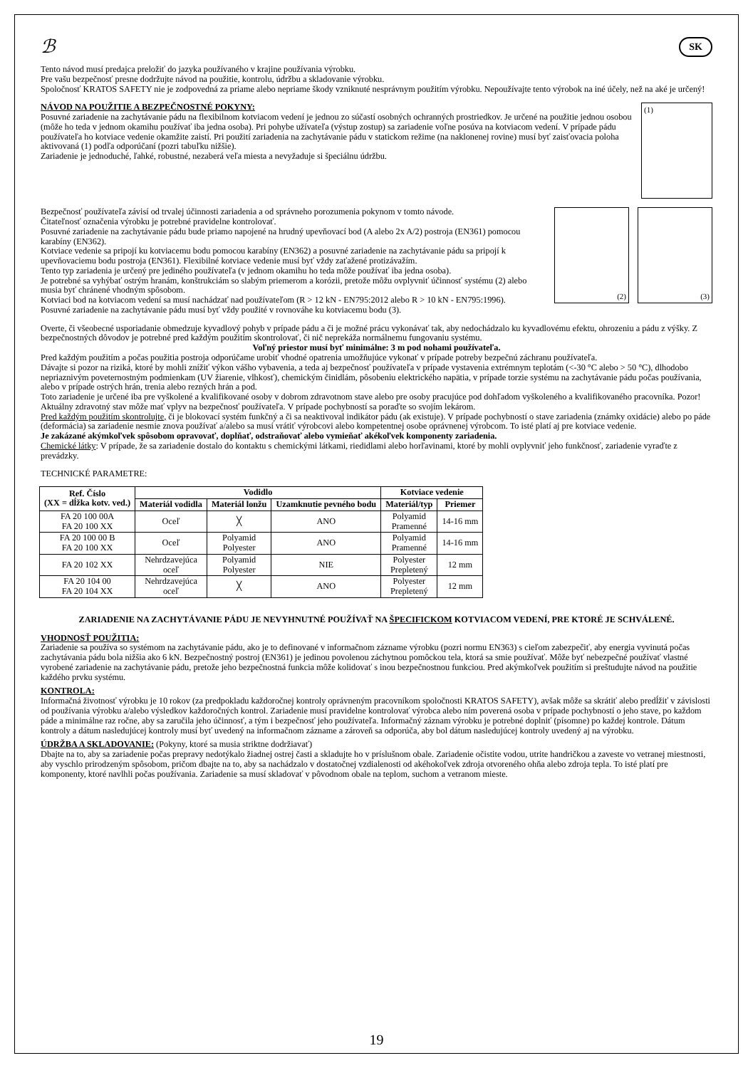ℬ SK
Tento návod musí predajca preložiť do jazyka používaného v krajine používania výrobku.
Pre vašu bezpečnosť presne dodržujte návod na použitie, kontrolu, údržbu a skladovanie výrobku.
Spoločnosť KRATOS SAFETY nie je zodpovedná za priame alebo nepriame škody vzniknuté nesprávnym použitím výrobku. Nepoužívajte tento výrobok na iné účely, než na aké je určený!
NÁVOD NA POUŽITIE A BEZPEČNOSTNÉ POKYNY:
Posuvné zariadenie na zachytávanie pádu na flexibilnom kotviacom vedení je jednou zo súčastí osobných ochranných prostriedkov. Je určené na použitie jednou osobou (môže ho teda v jednom okamihu používať iba jedna osoba). Pri pohybe užívateľa (výstup zostup) sa zariadenie voľne posúva na kotviacom vedení. V prípade pádu používateľa ho kotviace vedenie okamžite zaistí. Pri použití zariadenia na zachytávanie pádu v statickom režime (na naklonenej rovine) musí byť zaisťovacia poloha aktivovaná (1) podľa odporúčaní (pozri tabuľku nižšie).
Zariadenie je jednoduché, ľahké, robustné, nezaberá veľa miesta a nevyžaduje si špeciálnu údržbu.
(1)
Bezpečnosť používateľa závisí od trvalej účinnosti zariadenia a od správneho porozumenia pokynom v tomto návode.
Čitateľnosť označenia výrobku je potrebné pravidelne kontrolovať.
Posuvné zariadenie na zachytávanie pádu bude priamo napojené na hrudný upevňovací bod (A alebo 2x A/2) postroja (EN361) pomocou karabíny (EN362).
Kotviace vedenie sa pripojí ku kotviacemu bodu pomocou karabíny (EN362) a posuvné zariadenie na zachytávanie pádu sa pripojí k upevňovaciemu bodu postroja (EN361). Flexibilné kotviace vedenie musí byť vždy zaťažené protizávažím.
Tento typ zariadenia je určený pre jediného používateľa (v jednom okamihu ho teda môže používať iba jedna osoba).
Je potrebné sa vyhýbať ostrým hranám, konštrukciám so slabým priemerom a korózii, pretože môžu ovplyvniť účinnosť systému (2) alebo musia byť chránené vhodným spôsobom.
Kotviaci bod na kotviacom vedení sa musí nachádzať nad používateľom (R > 12 kN - EN795:2012 alebo R > 10 kN - EN795:1996).
Posuvné zariadenie na zachytávanie pádu musí byť vždy použité v rovnováhe ku kotviacemu bodu (3).
(2) (3)
Overte, či všeobecné usporiadanie obmedzuje kyvadlový pohyb v prípade pádu a či je možné prácu vykonávať tak, aby nedochádzalo ku kyvadlovému efektu, ohrozeniu a pádu z výšky. Z bezpečnostných dôvodov je potrebné pred každým použitím skontrolovať, či nič neprekáža normálnemu fungovaniu systému.
Voľný priestor musí byť minimálne: 3 m pod nohami používateľa.
Pred každým použitím a počas použitia postroja odporúčame urobiť vhodné opatrenia umožňujúce vykonať v prípade potreby bezpečnú záchranu používateľa.
Dávajte si pozor na riziká, ktoré by mohli znížiť výkon vášho vybavenia, a teda aj bezpečnosť používateľa v prípade vystavenia extrémnym teplotám (<-30 °C alebo > 50 °C), dlhodobo nepriaznivým poveternostným podmienkam (UV žiarenie, vlhkosť), chemickým činidlám, pôsobeniu elektrického napätia, v prípade torzie systému na zachytávanie pádu počas používania, alebo v prípade ostrých hrán, trenia alebo rezných hrán a pod.
Toto zariadenie je určené iba pre vyškolené a kvalifikované osoby v dobrom zdravotnom stave alebo pre osoby pracujúce pod dohľadom vyškoleného a kvalifikovaného pracovníka. Pozor! Aktuálny zdravotný stav môže mať vplyv na bezpečnosť používateľa. V prípade pochybností sa poraďte so svojím lekárom.
Pred každým použitím skontrolujte, či je blokovací systém funkčný a či sa neaktivoval indikátor pádu (ak existuje). V prípade pochybností o stave zariadenia (známky oxidácie) alebo po páde (deformácia) sa zariadenie nesmie znova používať a/alebo sa musí vrátiť výrobcovi alebo kompetentnej osobe oprávnenej výrobcom. To isté platí aj pre kotviace vedenie.
Je zakázané akýmkoľvek spôsobom opravovať, doplňať, odstraňovať alebo vymieňať akékoľvek komponenty zariadenia.
Chemické látky: V prípade, že sa zariadenie dostalo do kontaktu s chemickými látkami, riedidlami alebo horľavinami, ktoré by mohli ovplyvniť jeho funkčnosť, zariadenie vyraďte z prevádzky.
TECHNICKÉ PARAMETRE:
| Ref. Číslo (XX = dĺžka kotv. ved.) | Vodidlo | | | Kotviace vedenie | |
| --- | --- | --- | --- | --- | --- |
| | Materiál vodidla | Materiál lonžu | Uzamknutie pevného bodu | Materiál/typ | Priemer |
| FA 20 100 00A FA 20 100 XX | Oceľ | ╳ | ANO | Polyamid Pramenné | 14-16 mm |
| FA 20 100 00 B FA 20 100 XX | Oceľ | Polyamid Polyester | ANO | Polyamid Pramenné | 14-16 mm |
| FA 20 102 XX | Nehrdzavejúca oceľ | Polyamid Polyester | NIE | Polyester Prepletený | 12 mm |
| FA 20 104 00 FA 20 104 XX | Nehrdzavejúca oceľ | ╳ | ANO | Polyester Prepletený | 12 mm |
ZARIADENIE NA ZACHYTÁVANIE PÁDU JE NEVYHNUTNÉ POUŽÍVAŤ NA ŠPECIFICKOM KOTVIACOM VEDENÍ, PRE KTORÉ JE SCHVÁLENÉ.
VHODNOSŤ POUŽITIA:
Zariadenie sa používa so systémom na zachytávanie pádu, ako je to definované v informačnom zázname výrobku (pozri normu EN363) s cieľom zabezpečiť, aby energia vyvinutá počas zachytávania pádu bola nižšia ako 6 kN. Bezpečnostný postroj (EN361) je jedinou povolenou záchytnou pomôckou tela, ktorá sa smie používať. Môže byť nebezpečné používať vlastné vyrobené zariadenie na zachytávanie pádu, pretože jeho bezpečnostná funkcia môže kolidovať s inou bezpečnostnou funkciou. Pred akýmkoľvek použitím si preštudujte návod na použitie každého prvku systému.
KONTROLA:
Informačná životnosť výrobku je 10 rokov (za predpokladu každoročnej kontroly oprávneným pracovníkom spoločnosti KRATOS SAFETY), avšak môže sa skrátiť alebo predĺžiť v závislosti od používania výrobku a/alebo výsledkov každoročných kontrol. Zariadenie musí pravidelne kontrolovať výrobca alebo ním poverená osoba v prípade pochybností o jeho stave, po každom páde a minimálne raz ročne, aby sa zaručila jeho účinnosť, a tým i bezpečnosť jeho používateľa. Informačný záznam výrobku je potrebné doplniť (písomne) po každej kontrole. Dátum kontroly a dátum nasledujúcej kontroly musí byť uvedený na informačnom zázname a zároveň sa odporúča, aby bol dátum nasledujúcej kontroly uvedený aj na výrobku.
ÚDRŽBA A SKLADOVANIE: (Pokyny, ktoré sa musia striktne dodržiavať)
Dbajte na to, aby sa zariadenie počas prepravy nedotýkalo žiadnej ostrej časti a skladujte ho v príslušnom obale. Zariadenie očistite vodou, utrite handričkou a zaveste vo vetranej miestnosti, aby vyschlo prirodzeným spôsobom, pričom dbajte na to, aby sa nachádzalo v dostatočnej vzdialenosti od akéhokoľvek zdroja otvoreného ohňa alebo zdroja tepla. To isté platí pre komponenty, ktoré navlhli počas používania. Zariadenie sa musí skladovať v pôvodnom obale na teplom, suchom a vetranom mieste.
19